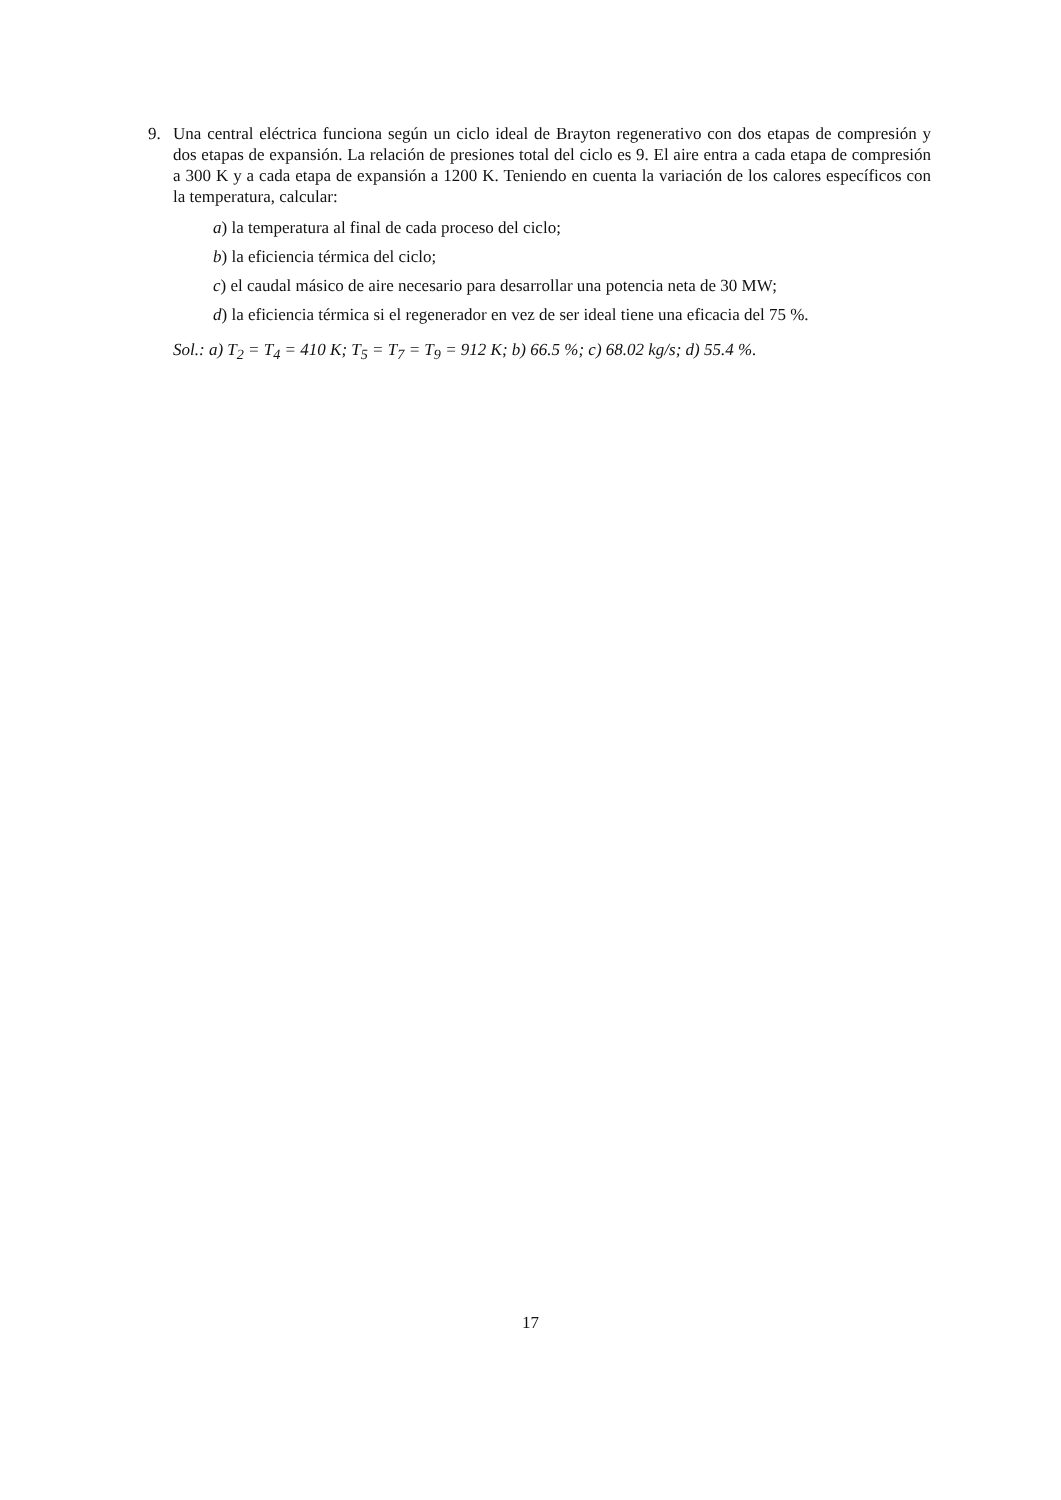9. Una central eléctrica funciona según un ciclo ideal de Brayton regenerativo con dos etapas de compresión y dos etapas de expansión. La relación de presiones total del ciclo es 9. El aire entra a cada etapa de compresión a 300 K y a cada etapa de expansión a 1200 K. Teniendo en cuenta la variación de los calores específicos con la temperatura, calcular:
a) la temperatura al final de cada proceso del ciclo;
b) la eficiencia térmica del ciclo;
c) el caudal másico de aire necesario para desarrollar una potencia neta de 30 MW;
d) la eficiencia térmica si el regenerador en vez de ser ideal tiene una eficacia del 75 %.
Sol.: a) T<sub>2</sub> = T<sub>4</sub> = 410 K; T<sub>5</sub> = T<sub>7</sub> = T<sub>9</sub> = 912 K; b) 66.5 %; c) 68.02 kg/s; d) 55.4 %.
17